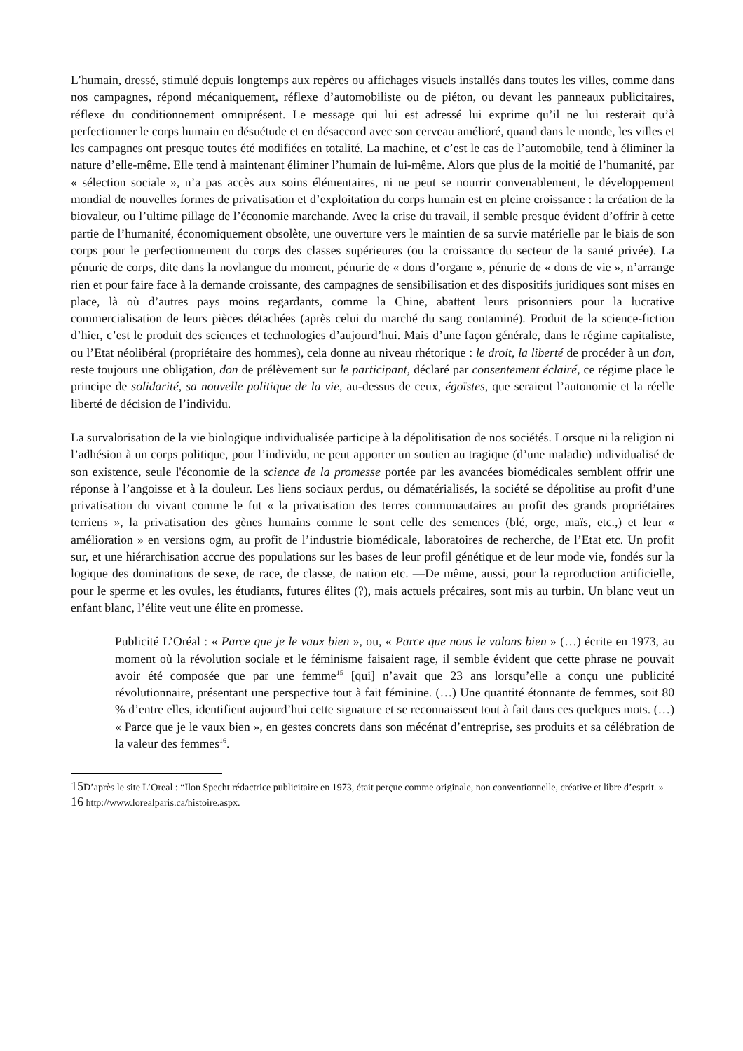L’humain, dressé, stimulé depuis longtemps aux repères ou affichages visuels installés dans toutes les villes, comme dans nos campagnes, répond mécaniquement, réflexe d’automobiliste ou de piéton, ou devant les panneaux publicitaires, réflexe du conditionnement omniprésent. Le message qui lui est adressé lui exprime qu’il ne lui resterait qu’à perfectionner le corps humain en désuétude et en désaccord avec son cerveau amélioré, quand dans le monde, les villes et les campagnes ont presque toutes été modifiées en totalité. La machine, et c’est le cas de l’automobile, tend à éliminer la nature d’elle-même. Elle tend à maintenant éliminer l’humain de lui-même. Alors que plus de la moitié de l’humanité, par « sélection sociale », n’a pas accès aux soins élémentaires, ni ne peut se nourrir convenablement, le développement mondial de nouvelles formes de privatisation et d’exploitation du corps humain est en pleine croissance : la création de la biovaleur, ou l’ultime pillage de l’économie marchande. Avec la crise du travail, il semble presque évident d’offrir à cette partie de l’humanité, économiquement obsolète, une ouverture vers le maintien de sa survie matérielle par le biais de son corps pour le perfectionnement du corps des classes supérieures (ou la croissance du secteur de la santé privée). La pénurie de corps, dite dans la novlangue du moment, pénurie de « dons d’organe », pénurie de « dons de vie », n’arrange rien et pour faire face à la demande croissante, des campagnes de sensibilisation et des dispositifs juridiques sont mises en place, là où d’autres pays moins regardants, comme la Chine, abattent leurs prisonniers pour la lucrative commercialisation de leurs pièces détachées (après celui du marché du sang contaminé). Produit de la science-fiction d’hier, c’est le produit des sciences et technologies d’aujourd’hui. Mais d’une façon générale, dans le régime capitaliste, ou l’Etat néolibéral (propriétaire des hommes), cela donne au niveau rhétorique : le droit, la liberté de procéder à un don, reste toujours une obligation, don de prélèvement sur le participant, déclaré par consentement éclairé, ce régime place le principe de solidarité, sa nouvelle politique de la vie, au-dessus de ceux, égoïstes, que seraient l’autonomie et la réelle liberté de décision de l’individu.
La survalorisation de la vie biologique individualisée participe à la dépolitisation de nos sociétés. Lorsque ni la religion ni l’adhésion à un corps politique, pour l’individu, ne peut apporter un soutien au tragique (d’une maladie) individualisé de son existence, seule l'économie de la science de la promesse portée par les avancées biomédicales semblent offrir une réponse à l’angoisse et à la douleur. Les liens sociaux perdus, ou dématérialisés, la société se dépolitise au profit d’une privatisation du vivant comme le fut « la privatisation des terres communautaires au profit des grands propriétaires terriens », la privatisation des gènes humains comme le sont celle des semences (blé, orge, maïs, etc.,) et leur « amélioration » en versions ogm, au profit de l’industrie biomédicale, laboratoires de recherche, de l’Etat etc. Un profit sur, et une hiérarchisation accrue des populations sur les bases de leur profil génétique et de leur mode vie, fondés sur la logique des dominations de sexe, de race, de classe, de nation etc. —De même, aussi, pour la reproduction artificielle, pour le sperme et les ovules, les étudiants, futures élites (?), mais actuels précaires, sont mis au turbin. Un blanc veut un enfant blanc, l’élite veut une élite en promesse.
Publicité L’Oréal : « Parce que je le vaux bien », ou, « Parce que nous le valons bien » (…) écrite en 1973, au moment où la révolution sociale et le féminisme faisaient rage, il semble évident que cette phrase ne pouvait avoir été composée que par une femme<sup>15</sup> [qui] n’avait que 23 ans lorsqu’elle a conçu une publicité révolutionnaire, présentant une perspective tout à fait féminine. (…) Une quantité étonnante de femmes, soit 80 % d’entre elles, identifient aujourd’hui cette signature et se reconnaissent tout à fait dans ces quelques mots. (…) « Parce que je le vaux bien », en gestes concrets dans son mécénat d’entreprise, ses produits et sa célébration de la valeur des femmes<sup>16</sup>.
15 D’après le site L’Oreal : “Ilon Specht rédactrice publicitaire en 1973, était perçue comme originale, non conventionnelle, créative et libre d’esprit. »
16 http://www.lorealparis.ca/histoire.aspx.